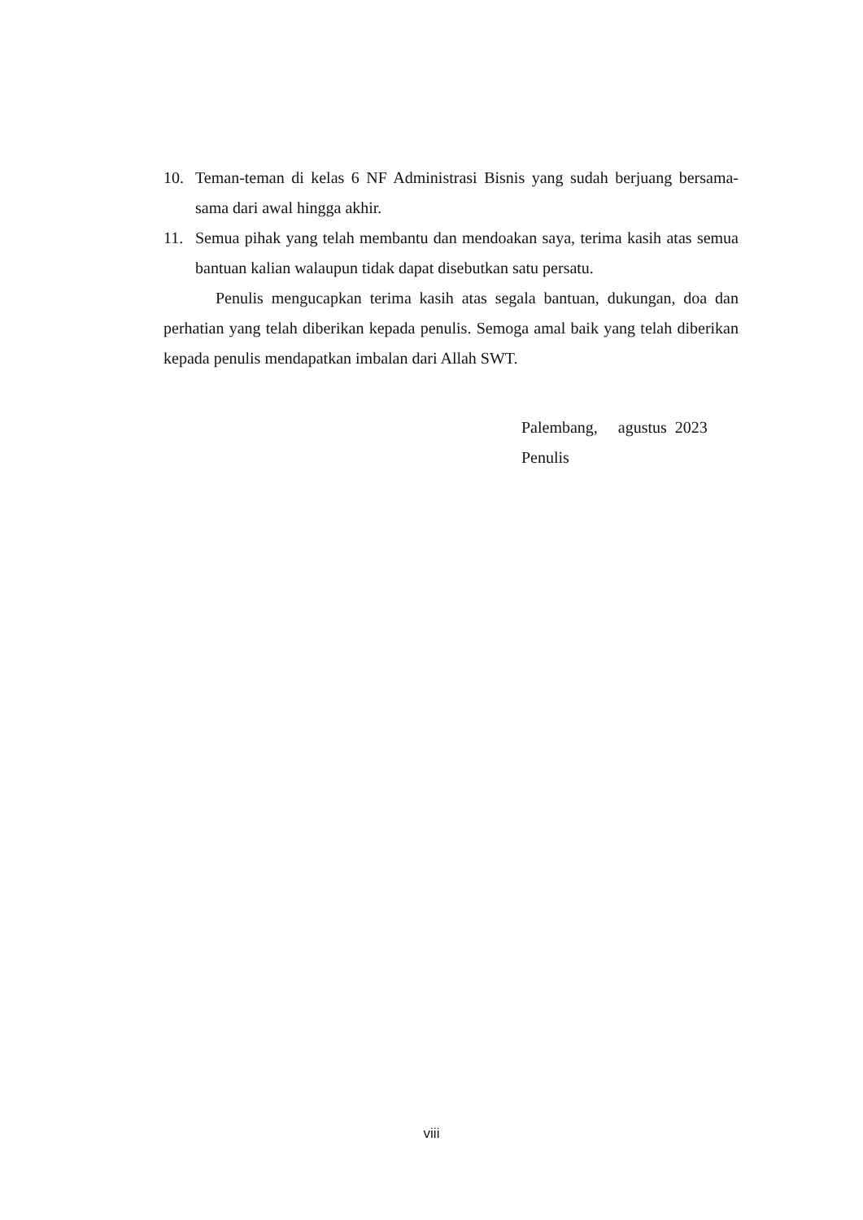10. Teman-teman di kelas 6 NF Administrasi Bisnis yang sudah berjuang bersama-sama dari awal hingga akhir.
11. Semua pihak yang telah membantu dan mendoakan saya, terima kasih atas semua bantuan kalian walaupun tidak dapat disebutkan satu persatu.
Penulis mengucapkan terima kasih atas segala bantuan, dukungan, doa dan perhatian yang telah diberikan kepada penulis. Semoga amal baik yang telah diberikan kepada penulis mendapatkan imbalan dari Allah SWT.
Palembang, agustus 2023
Penulis
viii